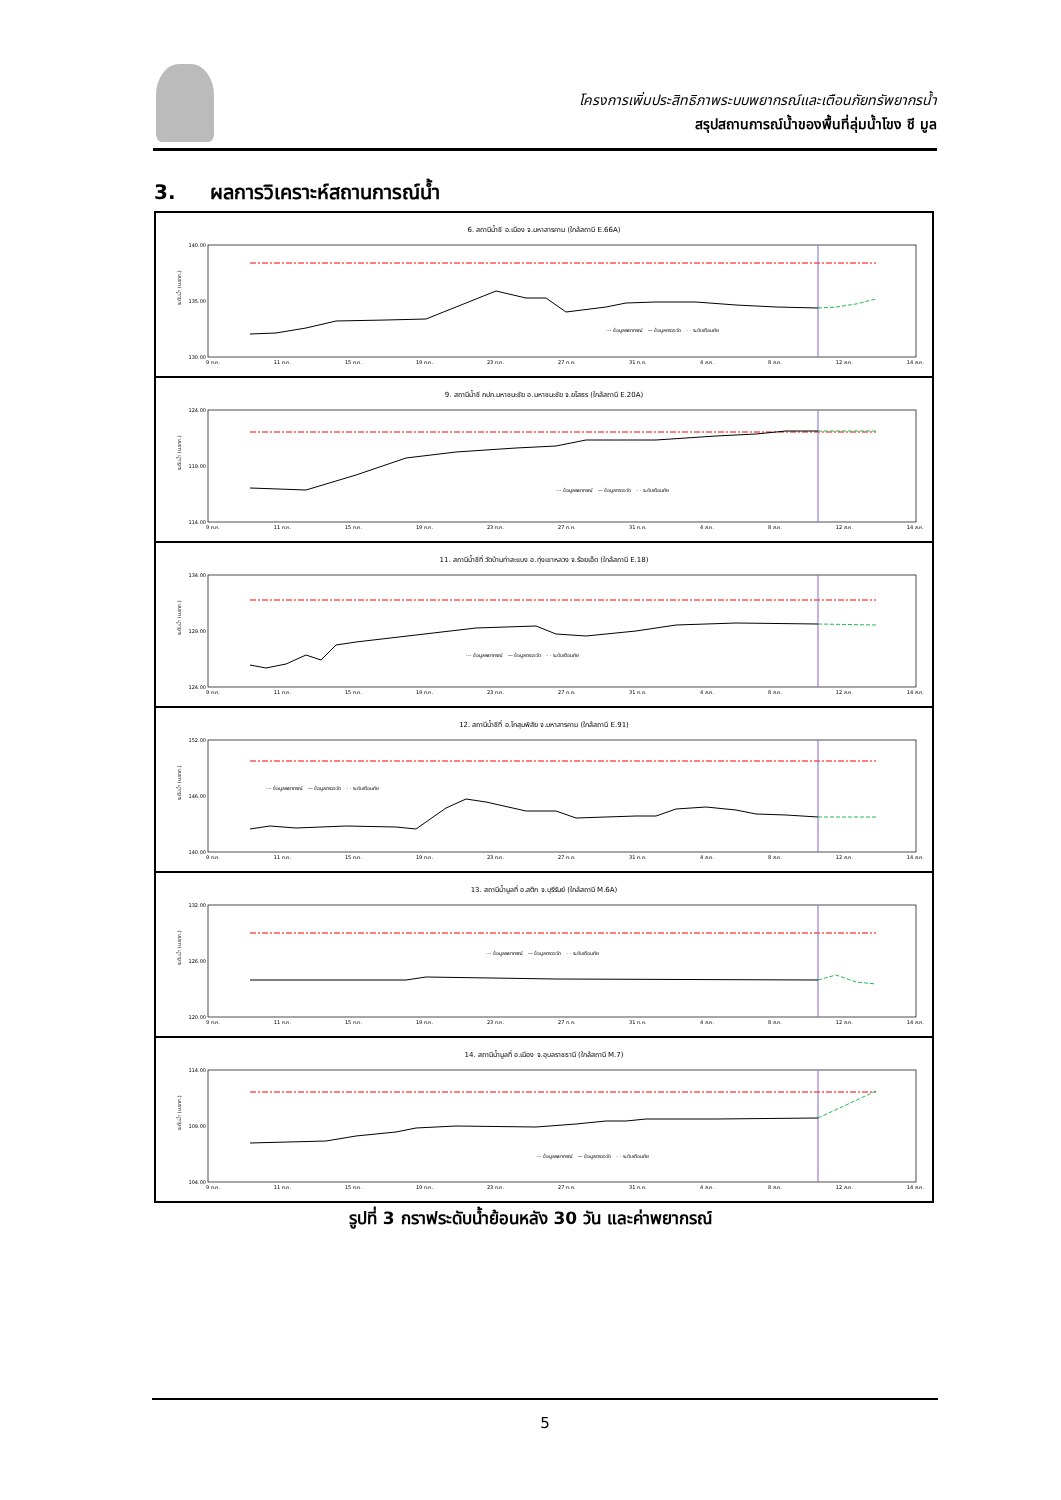โครงการเพิ่มประสิทธิภาพระบบพยากรณ์และเตือนภัยทรัพยากรน้ำ
สรุปสถานการณ์น้ำของพื้นที่ลุ่มน้ำโขง ชี มูล
3. ผลการวิเคราะห์สถานการณ์น้ำ
6. สถานีน้ำชี อ.เมือง จ.มหาสารคาม (ใกล้สถานี E.66A)
140.00
135.00
130.00
ระดับน้ำ (ม.รทก.)
--- ข้อมูลพยากรณ์ — ข้อมูลตรวจวัด - · ระดับเตือนภัย
9 ก.ค. 11 ก.ค. 15 ก.ค. 19 ก.ค. 23 ก.ค. 27 ก.ค. 31 ก.ค. 4 ส.ค. 8 ส.ค. 12 ส.ค. 14 ส.ค.
9. สถานีน้ำชี กปภ.มหาชนะชัย อ.มหาชนะชัย จ.ยโสธร (ใกล้สถานี E.20A)
124.00
119.00
114.00
ระดับน้ำ (ม.รทก.)
--- ข้อมูลพยากรณ์ — ข้อมูลตรวจวัด - · ระดับเตือนภัย
9 ก.ค. 11 ก.ค. 15 ก.ค. 19 ก.ค. 23 ก.ค. 27 ก.ค. 31 ก.ค. 4 ส.ค. 8 ส.ค. 12 ส.ค. 14 ส.ค.
11. สถานีน้ำชีที่ วัดบ้านท่าสะแบง อ.ทุ่งเขาหลวง จ.ร้อยเอ็ด (ใกล้สถานี E.18)
134.00
129.00
124.00
ระดับน้ำ (ม.รทก.)
--- ข้อมูลพยากรณ์ — ข้อมูลตรวจวัด - · ระดับเตือนภัย
9 ก.ค. 11 ก.ค. 15 ก.ค. 19 ก.ค. 23 ก.ค. 27 ก.ค. 31 ก.ค. 4 ส.ค. 8 ส.ค. 12 ส.ค. 14 ส.ค.
12. สถานีน้ำชีที่ อ.โกสุมพิสัย จ.มหาสารคาม (ใกล้สถานี E.91)
152.00
146.00
140.00
ระดับน้ำ (ม.รทก.)
--- ข้อมูลพยากรณ์ — ข้อมูลตรวจวัด - · ระดับเตือนภัย
9 ก.ค. 11 ก.ค. 15 ก.ค. 19 ก.ค. 23 ก.ค. 27 ก.ค. 31 ก.ค. 4 ส.ค. 8 ส.ค. 12 ส.ค. 14 ส.ค.
13. สถานีน้ำมูลที่ อ.สตึก จ.บุรีรัมย์ (ใกล้สถานี M.6A)
132.00
126.00
120.00
ระดับน้ำ (ม.รทก.)
--- ข้อมูลพยากรณ์ — ข้อมูลตรวจวัด - · ระดับเตือนภัย
9 ก.ค. 11 ก.ค. 15 ก.ค. 19 ก.ค. 23 ก.ค. 27 ก.ค. 31 ก.ค. 4 ส.ค. 8 ส.ค. 12 ส.ค. 14 ส.ค.
14. สถานีน้ำมูลที่ อ.เมือง จ.อุบลราชธานี (ใกล้สถานี M.7)
114.00
109.00
104.00
ระดับน้ำ (ม.รทก.)
--- ข้อมูลพยากรณ์ — ข้อมูลตรวจวัด - · ระดับเตือนภัย
9 ก.ค. 11 ก.ค. 15 ก.ค. 19 ก.ค. 23 ก.ค. 27 ก.ค. 31 ก.ค. 4 ส.ค. 8 ส.ค. 12 ส.ค. 14 ส.ค.
รูปที่ 3 กราฟระดับน้ำย้อนหลัง 30 วัน และค่าพยากรณ์
5